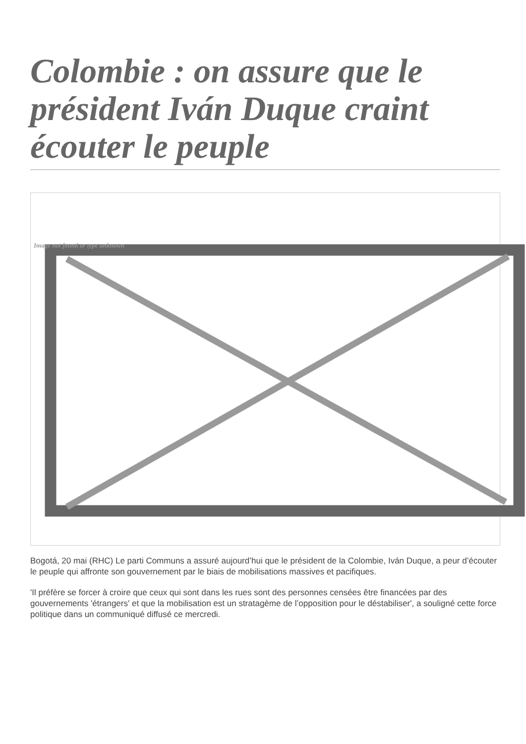Colombie : on assure que le président Iván Duque craint écouter le peuple
Image not found or type unknown
Bogotá, 20 mai (RHC) Le parti Communs a assuré aujourd’hui que le président de la Colombie, Iván Duque, a peur d’écouter le peuple qui affronte son gouvernement par le biais de mobilisations massives et pacifiques.
'Il préfère se forcer à croire que ceux qui sont dans les rues sont des personnes censées être financées par des gouvernements 'étrangers' et que la mobilisation est un stratagème de l’opposition pour le déstabiliser', a souligné cette force politique dans un communiqué diffusé ce mercredi.